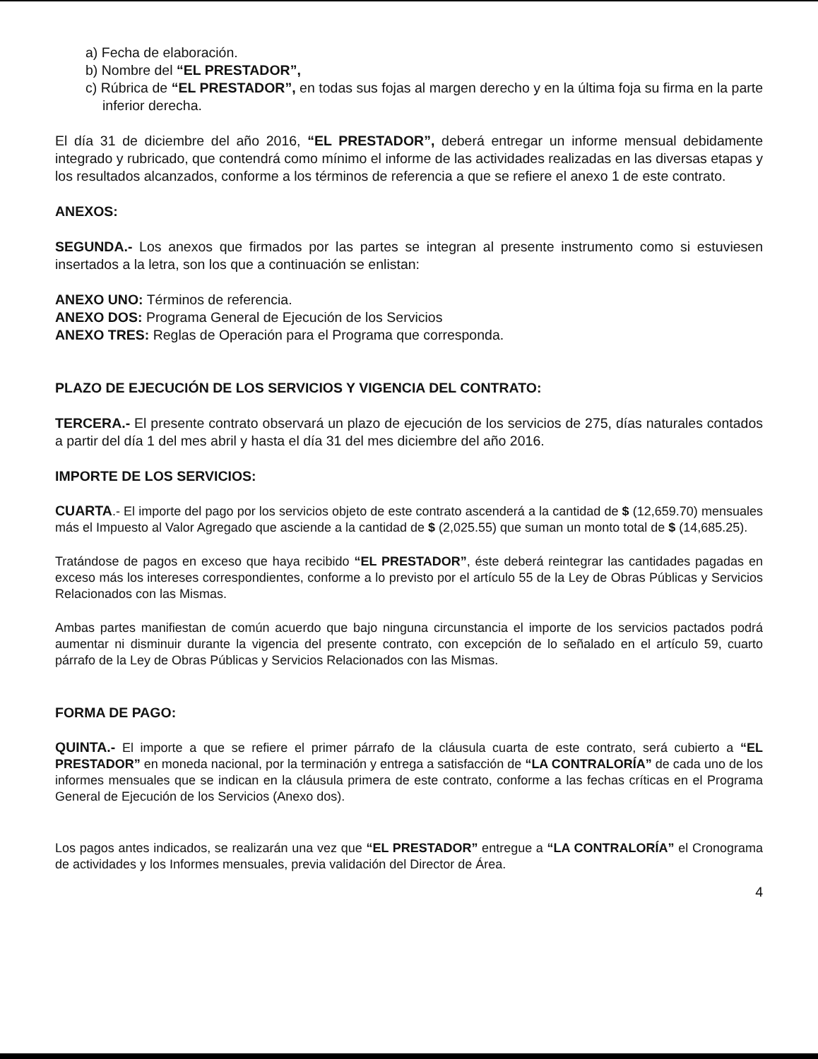a) Fecha de elaboración.
b) Nombre del “EL PRESTADOR”,
c) Rúbrica de “EL PRESTADOR”, en todas sus fojas al margen derecho y en la última foja su firma en la parte inferior derecha.
El día 31 de diciembre del año 2016, “EL PRESTADOR”, deberá entregar un informe mensual debidamente integrado y rubricado, que contendrá como mínimo el informe de las actividades realizadas en las diversas etapas y los resultados alcanzados, conforme a los términos de referencia a que se refiere el anexo 1 de este contrato.
ANEXOS:
SEGUNDA.- Los anexos que firmados por las partes se integran al presente instrumento como si estuviesen insertados a la letra, son los que a continuación se enlistan:
ANEXO UNO: Términos de referencia.
ANEXO DOS: Programa General de Ejecución de los Servicios
ANEXO TRES: Reglas de Operación para el Programa que corresponda.
PLAZO DE EJECUCIÓN DE LOS SERVICIOS Y VIGENCIA DEL CONTRATO:
TERCERA.- El presente contrato observará un plazo de ejecución de los servicios de 275, días naturales contados a partir del día 1 del mes abril y hasta el día 31 del mes diciembre del año 2016.
IMPORTE DE LOS SERVICIOS:
CUARTA.- El importe del pago por los servicios objeto de este contrato ascenderá a la cantidad de $ (12,659.70) mensuales más el Impuesto al Valor Agregado que asciende a la cantidad de $ (2,025.55) que suman un monto total de $ (14,685.25).
Tratándose de pagos en exceso que haya recibido “EL PRESTADOR”, éste deberá reintegrar las cantidades pagadas en exceso más los intereses correspondientes, conforme a lo previsto por el artículo 55 de la Ley de Obras Públicas y Servicios Relacionados con las Mismas.
Ambas partes manifiestan de común acuerdo que bajo ninguna circunstancia el importe de los servicios pactados podrá aumentar ni disminuir durante la vigencia del presente contrato, con excepción de lo señalado en el artículo 59, cuarto párrafo de la Ley de Obras Públicas y Servicios Relacionados con las Mismas.
FORMA DE PAGO:
QUINTA.- El importe a que se refiere el primer párrafo de la cláusula cuarta de este contrato, será cubierto a “EL PRESTADOR” en moneda nacional, por la terminación y entrega a satisfacción de “LA CONTRALORÍA” de cada uno de los informes mensuales que se indican en la cláusula primera de este contrato, conforme a las fechas críticas en el Programa General de Ejecución de los Servicios (Anexo dos).
Los pagos antes indicados, se realizarán una vez que “EL PRESTADOR” entregue a “LA CONTRALORÍA” el Cronograma de actividades y los Informes mensuales, previa validación del Director de Área.
4